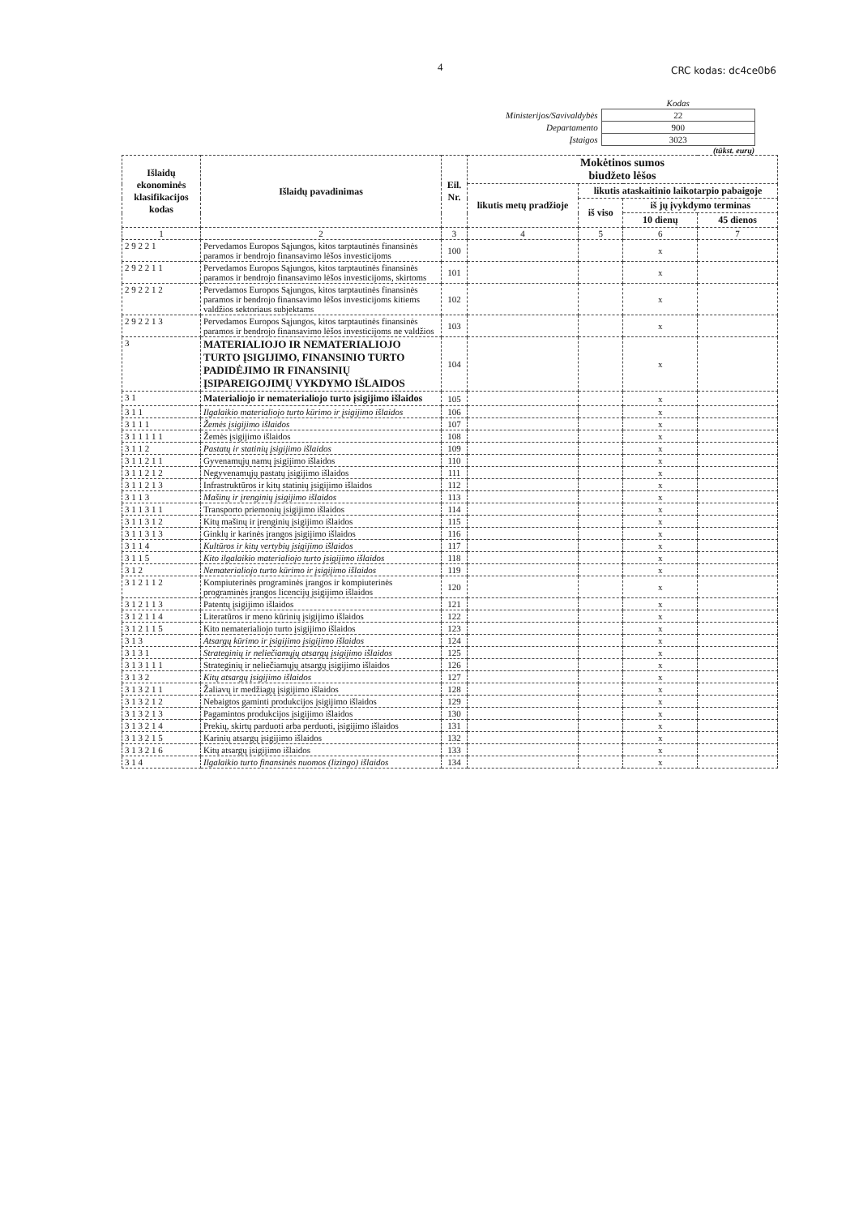4 CRC kodas: dc4ce0b6
| | Kodas |
| Ministerijos/Savivaldybės | 22 |
| Departamento | 900 |
| Įstaigos | 3023 |
(tūkst. eurų)
| Išlaidų ekonominės klasifikacijos kodas | Išlaidų pavadinimas | Eil. Nr. | Mokėtinos sumos biudžeto lėšos | | | |
| --- | --- | --- | --- | --- | --- | --- |
| | | | likutis metų pradžioje | likutis ataskaitinio laikotarpio pabaigoje | | |
| | | | | iš viso | iš jų įvykdymo terminas | |
| | | | | | 10 dienų | 45 dienos |
| 1 | 2 | 3 | 4 | 5 | 6 | 7 |
| 2 9 2 2 1 | Pervedamos Europos Sąjungos, kitos tarptautinės finansinės paramos ir bendrojo finansavimo lėšos investicijoms | 100 | | | x | |
| 2 9 2 2 1 1 | Pervedamos Europos Sąjungos, kitos tarptautinės finansinės paramos ir bendrojo finansavimo lėšos investicijoms, skirtoms | 101 | | | x | |
| 2 9 2 2 1 2 | Pervedamos Europos Sąjungos, kitos tarptautinės finansinės paramos ir bendrojo finansavimo lėšos investicijoms kitiems valdžios sektoriaus subjektams | 102 | | | x | |
| 2 9 2 2 1 3 | Pervedamos Europos Sąjungos, kitos tarptautinės finansinės paramos ir bendrojo finansavimo lėšos investicijoms ne valdžios | 103 | | | x | |
| 3 | MATERIALIOJO IR NEMATERIALIOJO TURTO ĮSIGIJIMO, FINANSINIO TURTO PADIDĖJIMO IR FINANSINIŲ ĮSIPAREIGOJIMŲ VYKDYMO IŠLAIDOS | 104 | | | x | |
| 3 1 | Materialiojo ir nematerialiojo turto įsigijimo išlaidos | 105 | | | x | |
| 3 1 1 | Ilgalaikio materialiojo turto kūrimo ir įsigijimo išlaidos | 106 | | | x | |
| 3 1 1 1 | Žemės įsigijimo išlaidos | 107 | | | x | |
| 3 1 1 1 1 1 | Žemės įsigijimo išlaidos | 108 | | | x | |
| 3 1 1 2 | Pastatų ir statinių įsigijimo išlaidos | 109 | | | x | |
| 3 1 1 2 1 1 | Gyvenamųjų namų įsigijimo išlaidos | 110 | | | x | |
| 3 1 1 2 1 2 | Negyvenamųjų pastatų įsigijimo išlaidos | 111 | | | x | |
| 3 1 1 2 1 3 | Infrastruktūros ir kitų statinių įsigijimo išlaidos | 112 | | | x | |
| 3 1 1 3 | Mašinų ir įrenginių įsigijimo išlaidos | 113 | | | x | |
| 3 1 1 3 1 1 | Transporto priemonių įsigijimo išlaidos | 114 | | | x | |
| 3 1 1 3 1 2 | Kitų mašinų ir įrenginių įsigijimo išlaidos | 115 | | | x | |
| 3 1 1 3 1 3 | Ginklų ir karinės įrangos įsigijimo išlaidos | 116 | | | x | |
| 3 1 1 4 | Kultūros ir kitų vertybių įsigijimo išlaidos | 117 | | | x | |
| 3 1 1 5 | Kito ilgalaikio materialiojo turto įsigijimo išlaidos | 118 | | | x | |
| 3 1 2 | Nematerialiojo turto kūrimo ir įsigijimo išlaidos | 119 | | | x | |
| 3 1 2 1 1 2 | Kompiuterinės programinės įrangos ir kompiuterinės programinės įrangos licencijų įsigijimo išlaidos | 120 | | | x | |
| 3 1 2 1 1 3 | Patentų įsigijimo išlaidos | 121 | | | x | |
| 3 1 2 1 1 4 | Literatūros ir meno kūrinių įsigijimo išlaidos | 122 | | | x | |
| 3 1 2 1 1 5 | Kito nematerialiojo turto įsigijimo išlaidos | 123 | | | x | |
| 3 1 3 | Atsargų kūrimo ir įsigijimo įsigijimo išlaidos | 124 | | | x | |
| 3 1 3 1 | Strateginių ir neliečiamųjų atsargų įsigijimo išlaidos | 125 | | | x | |
| 3 1 3 1 1 1 | Strateginių ir neliečiamųjų atsargų įsigijimo išlaidos | 126 | | | x | |
| 3 1 3 2 | Kitų atsargų įsigijimo išlaidos | 127 | | | x | |
| 3 1 3 2 1 1 | Žaliavų ir medžiagų įsigijimo išlaidos | 128 | | | x | |
| 3 1 3 2 1 2 | Nebaigtos gaminti produkcijos įsigijimo išlaidos | 129 | | | x | |
| 3 1 3 2 1 3 | Pagamintos produkcijos įsigijimo išlaidos | 130 | | | x | |
| 3 1 3 2 1 4 | Prekių, skirtų parduoti arba perduoti, įsigijimo išlaidos | 131 | | | x | |
| 3 1 3 2 1 5 | Karinių atsargų įsigijimo išlaidos | 132 | | | x | |
| 3 1 3 2 1 6 | Kitų atsargų įsigijimo išlaidos | 133 | | | x | |
| 3 1 4 | Ilgalaikio turto finansinės nuomos (lizingo) išlaidos | 134 | | | x | |